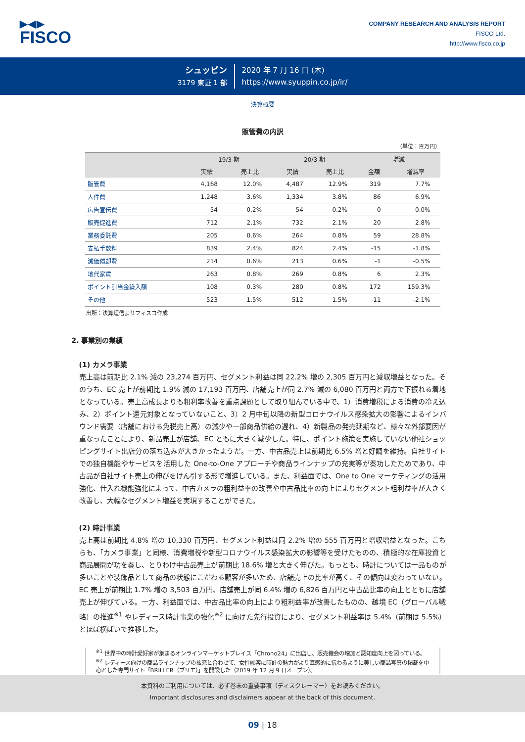▶◀▶
FISCO
COMPANY RESEARCH AND ANALYSIS REPORT
FISCO Ltd.
http://www.fisco.co.jp
シュッピン
3179 東証 1 部
2020 年 7 月 16 日 (木)
https://www.syuppin.co.jp/ir/
決算概要
販管費の内訳
（単位：百万円）
| | 19/3 期 | | 20/3 期 | | 増減 | |
| --- | --- | --- | --- | --- | --- | --- |
| | 実績 | 売上比 | 実績 | 売上比 | 金額 | 増減率 |
| 販管費 | 4,168 | 12.0% | 4,487 | 12.9% | 319 | 7.7% |
| 人件費 | 1,248 | 3.6% | 1,334 | 3.8% | 86 | 6.9% |
| 広告宣伝費 | 54 | 0.2% | 54 | 0.2% | 0 | 0.0% |
| 販売促進費 | 712 | 2.1% | 732 | 2.1% | 20 | 2.8% |
| 業務委託費 | 205 | 0.6% | 264 | 0.8% | 59 | 28.8% |
| 支払手数料 | 839 | 2.4% | 824 | 2.4% | -15 | -1.8% |
| 減価償却費 | 214 | 0.6% | 213 | 0.6% | -1 | -0.5% |
| 地代家賃 | 263 | 0.8% | 269 | 0.8% | 6 | 2.3% |
| ポイント引当金繰入額 | 108 | 0.3% | 280 | 0.8% | 172 | 159.3% |
| その他 | 523 | 1.5% | 512 | 1.5% | -11 | -2.1% |
出所：決算短信よりフィスコ作成
2. 事業別の業績
(1) カメラ事業
売上高は前期比 2.1% 減の 23,274 百万円、セグメント利益は同 22.2% 増の 2,305 百万円と減収増益となった。そのうち、EC 売上が前期比 1.9% 減の 17,193 百万円、店舗売上が同 2.7% 減の 6,080 百万円と両方で下振れる着地となっている。売上高成長よりも粗利率改善を重点課題として取り組んでいる中で、1）消費増税による消費の冷え込み、2）ポイント還元対象となっていないこと、3）2 月中旬以降の新型コロナウイルス感染拡大の影響によるインバウンド需要（店舗における免税売上高）の減少や一部商品供給の遅れ、4）新製品の発売延期など、様々な外部要因が重なったことにより、新品売上が店舗、EC ともに大きく減少した。特に、ポイント施策を実施していない他社ショッピングサイト出店分の落ち込みが大きかったようだ。一方、中古品売上は前期比 6.5% 増と好調を維持。自社サイトでの独自機能やサービスを活用した One-to-One アプローチや商品ラインナップの充実等が奏功したためであり、中古品が自社サイト売上の伸びをけん引する形で増進している。また、利益面では、One to One マーケティングの活用強化、仕入れ機能強化によって、中古カメラの粗利益率の改善や中古品比率の向上によりセグメント粗利益率が大きく改善し、大幅なセグメント増益を実現することができた。
(2) 時計事業
売上高は前期比 4.8% 増の 10,330 百万円、セグメント利益は同 2.2% 増の 555 百万円と増収増益となった。こちらも、「カメラ事業」と同様、消費増税や新型コロナウイルス感染拡大の影響等を受けたものの、積極的な在庫投資と商品展開が功を奏し、とりわけ中古品売上が前期比 18.6% 増と大きく伸びた。もっとも、時計については一品ものが多いことや装飾品として商品の状態にこだわる顧客が多いため、店舗売上の比率が高く、その傾向は変わっていない。EC 売上が前期比 1.7% 増の 3,503 百万円、店舗売上が同 6.4% 増の 6,826 百万円と中古品比率の向上とともに店舗売上が伸びている。一方、利益面では、中古品比率の向上により粗利益率が改善したものの、越境 EC（グローバル戦略）の推進<sup>※1</sup> やレディース時計事業の強化<sup>※2</sup> に向けた先行投資により、セグメント利益率は 5.4%（前期は 5.5%）とほぼ横ばいで推移した。
<sup>※1</sup> 世界中の時計愛好家が集まるオンラインマーケットプレイス「Chrono24」に出店し、販売機会の増加と認知度向上を図っている。
<sup>※2</sup> レディース向けの商品ラインナップの拡充と合わせて、女性顧客に時計の魅力がより直感的に伝わるように美しい商品写真の掲載を中心とした専門サイト「BRILLER（ブリエ）」を開設した（2019 年 12 月 9 日オープン）。
本資料のご利用については、必ず巻末の重要事項（ディスクレーマー）をお読みください。
Important disclosures and disclaimers appear at the back of this document.
09 | 18